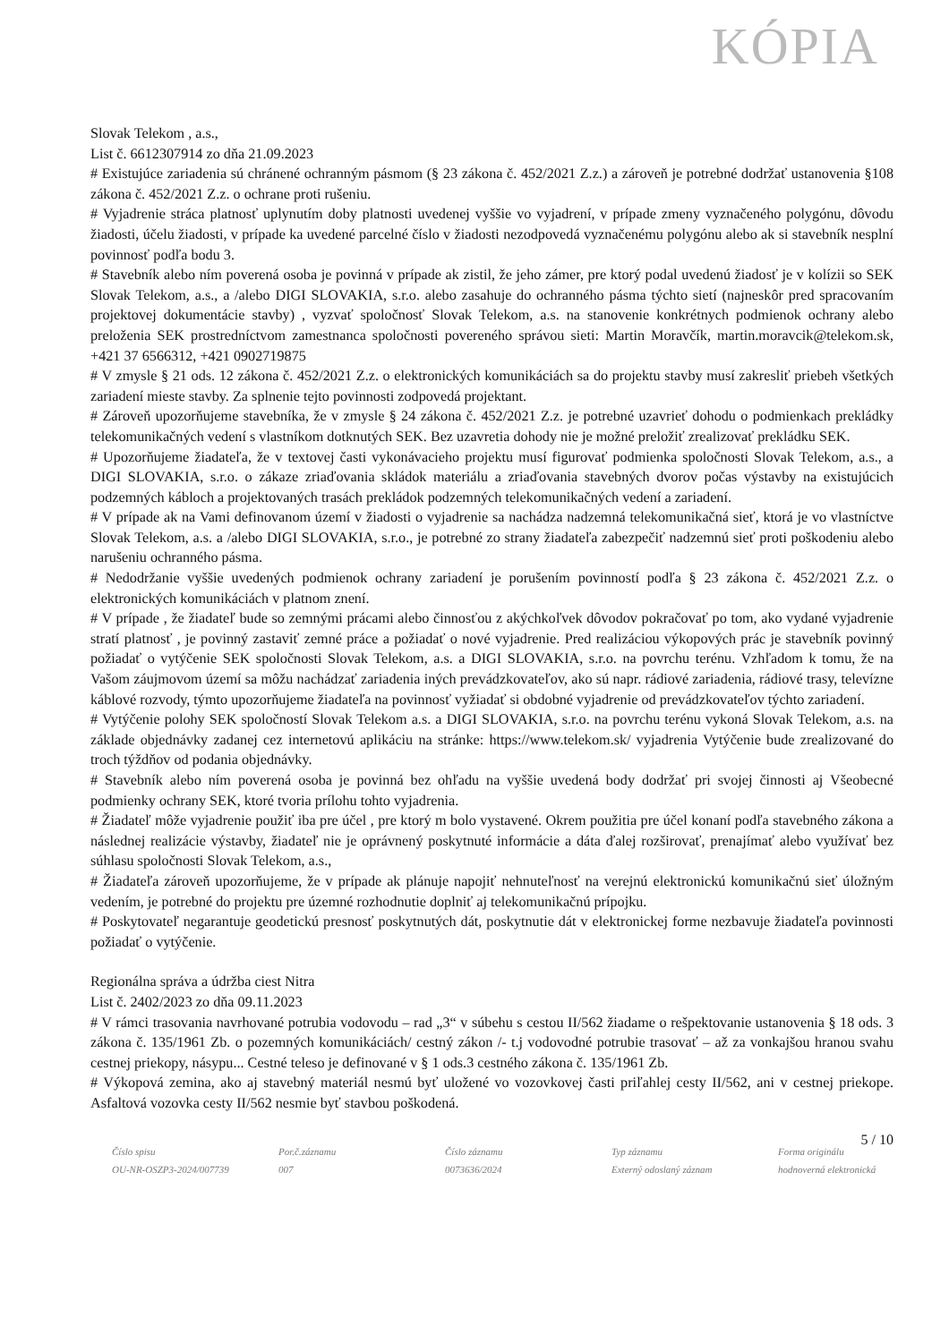KÓPIA
Slovak Telekom , a.s.,
List č. 6612307914 zo dňa 21.09.2023
# Existujúce zariadenia sú chránené ochranným pásmom (§ 23 zákona č. 452/2021 Z.z.) a zároveň je potrebné dodržať ustanovenia §108 zákona č. 452/2021 Z.z. o ochrane proti rušeniu.
# Vyjadrenie stráca platnosť uplynutím doby platnosti uvedenej vyššie vo vyjadrení, v prípade zmeny vyznačeného polygónu, dôvodu žiadosti, účelu žiadosti, v prípade ka uvedené parcelné číslo v žiadosti nezodpovedá vyznačenému polygónu alebo ak si stavebník nesplní povinnosť podľa bodu 3.
# Stavebník alebo ním poverená osoba je povinná v prípade ak zistil, že jeho zámer, pre ktorý podal uvedenú žiadosť je v kolízii so SEK Slovak Telekom, a.s., a /alebo DIGI SLOVAKIA, s.r.o. alebo zasahuje do ochranného pásma týchto sietí (najneskôr pred spracovaním projektovej dokumentácie stavby) , vyzvať spoločnosť Slovak Telekom, a.s. na stanovenie konkrétnych podmienok ochrany alebo preloženia SEK prostredníctvom zamestnanca spoločnosti povereného správou sieti: Martin Moravčík, martin.moravcik@telekom.sk, +421 37 6566312, +421 0902719875
# V zmysle § 21 ods. 12 zákona č. 452/2021 Z.z. o elektronických komunikáciách sa do projektu stavby musí zakresliť priebeh všetkých zariadení mieste stavby. Za splnenie tejto povinnosti zodpovedá projektant.
# Zároveň upozorňujeme stavebníka, že v zmysle § 24 zákona č. 452/2021 Z.z. je potrebné uzavrieť dohodu o podmienkach prekládky telekomunikačných vedení s vlastníkom dotknutých SEK. Bez uzavretia dohody nie je možné preložiť zrealizovať prekládku SEK.
# Upozorňujeme žiadateľa, že v textovej časti vykonávacieho projektu musí figurovať podmienka spoločnosti Slovak Telekom, a.s., a DIGI SLOVAKIA, s.r.o. o zákaze zriaďovania skládok materiálu a zriaďovania stavebných dvorov počas výstavby na existujúcich podzemných kábloch a projektovaných trasách prekládok podzemných telekomunikačných vedení a zariadení.
# V prípade ak na Vami definovanom území v žiadosti o vyjadrenie sa nachádza nadzemná telekomunikačná sieť, ktorá je vo vlastníctve Slovak Telekom, a.s. a /alebo DIGI SLOVAKIA, s.r.o., je potrebné zo strany žiadateľa zabezpečiť nadzemnú sieť proti poškodeniu alebo narušeniu ochranného pásma.
# Nedodržanie vyššie uvedených podmienok ochrany zariadení je porušením povinností podľa § 23 zákona č. 452/2021 Z.z. o elektronických komunikáciách v platnom znení.
# V prípade , že žiadateľ bude so zemnými prácami alebo činnosťou z akýchkoľvek dôvodov pokračovať po tom, ako vydané vyjadrenie stratí platnosť , je povinný zastaviť zemné práce a požiadať o nové vyjadrenie. Pred realizáciou výkopových prác je stavebník povinný požiadať o vytýčenie SEK spoločnosti Slovak Telekom, a.s. a DIGI SLOVAKIA, s.r.o. na povrchu terénu. Vzhľadom k tomu, že na Vašom záujmovom území sa môžu nachádzať zariadenia iných prevádzkovateľov, ako sú napr. rádiové zariadenia, rádiové trasy, televízne káblové rozvody, týmto upozorňujeme žiadateľa na povinnosť vyžiadať si obdobné vyjadrenie od prevádzkovateľov týchto zariadení.
# Vytýčenie polohy SEK spoločností Slovak Telekom a.s. a DIGI SLOVAKIA, s.r.o. na povrchu terénu vykoná Slovak Telekom, a.s. na základe objednávky zadanej cez internetovú aplikáciu na stránke: https://www.telekom.sk/ vyjadrenia Vytýčenie bude zrealizované do troch týždňov od podania objednávky.
# Stavebník alebo ním poverená osoba je povinná bez ohľadu na vyššie uvedená body dodržať pri svojej činnosti aj Všeobecné podmienky ochrany SEK, ktoré tvoria prílohu tohto vyjadrenia.
# Žiadateľ môže vyjadrenie použiť iba pre účel , pre ktorý m bolo vystavené. Okrem použitia pre účel konaní podľa stavebného zákona a následnej realizácie výstavby, žiadateľ nie je oprávnený poskytnuté informácie a dáta ďalej rozširovať, prenajímať alebo využívať bez súhlasu spoločnosti Slovak Telekom, a.s.,
# Žiadateľa zároveň upozorňujeme, že v prípade ak plánuje napojiť nehnuteľnosť na verejnú elektronickú komunikačnú sieť úložným vedením, je potrebné do projektu pre územné rozhodnutie doplniť aj telekomunikačnú prípojku.
# Poskytovateľ negarantuje geodetickú presnosť poskytnutých dát, poskytnutie dát v elektronickej forme nezbavuje žiadateľa povinnosti požiadať o vytýčenie.
Regionálna správa a údržba ciest Nitra
List č. 2402/2023 zo dňa 09.11.2023
# V rámci trasovania navrhované potrubia vodovodu – rad „3“ v súbehu s cestou II/562 žiadame o rešpektovanie ustanovenia § 18 ods. 3 zákona č. 135/1961 Zb. o pozemných komunikáciách/ cestný zákon /- t.j vodovodné potrubie trasovať – až za vonkajšou hranou svahu cestnej priekopy, násypu... Cestné teleso je definované v § 1 ods.3 cestného zákona č. 135/1961 Zb.
# Výkopová zemina, ako aj stavebný materiál nesmú byť uložené vo vozovkovej časti priľahlej cesty II/562, ani v cestnej priekope. Asfaltová vozovka cesty II/562 nesmie byť stavbou poškodená.
5 / 10
Číslo spisu
OU-NR-OSZP3-2024/007739
Por.č.záznamu
007
Číslo záznamu
0073636/2024
Typ záznamu
Externý odoslaný záznam
Forma originálu
hodnoverná elektronická